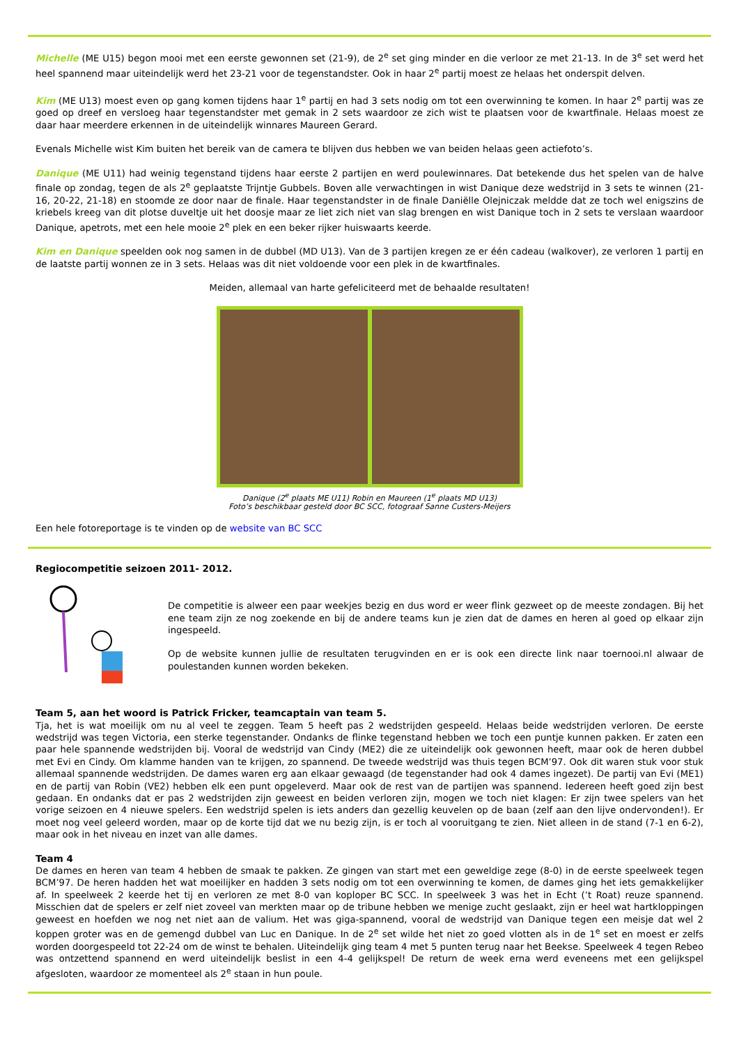Michelle (ME U15) begon mooi met een eerste gewonnen set (21-9), de 2<sup>e</sup> set ging minder en die verloor ze met 21-13. In de 3<sup>e</sup> set werd het heel spannend maar uiteindelijk werd het 23-21 voor de tegenstandster. Ook in haar 2<sup>e</sup> partij moest ze helaas het onderspit delven.
Kim (ME U13) moest even op gang komen tijdens haar 1<sup>e</sup> partij en had 3 sets nodig om tot een overwinning te komen. In haar 2<sup>e</sup> partij was ze goed op dreef en versloeg haar tegenstandster met gemak in 2 sets waardoor ze zich wist te plaatsen voor de kwartfinale. Helaas moest ze daar haar meerdere erkennen in de uiteindelijk winnares Maureen Gerard.
Evenals Michelle wist Kim buiten het bereik van de camera te blijven dus hebben we van beiden helaas geen actiefoto’s.
Danique (ME U11) had weinig tegenstand tijdens haar eerste 2 partijen en werd poulewinnares. Dat betekende dus het spelen van de halve finale op zondag, tegen de als 2<sup>e</sup> geplaatste Trijntje Gubbels. Boven alle verwachtingen in wist Danique deze wedstrijd in 3 sets te winnen (21-16, 20-22, 21-18) en stoomde ze door naar de finale. Haar tegenstandster in de finale Daniëlle Olejniczak meldde dat ze toch wel enigszins de kriebels kreeg van dit plotse duveltje uit het doosje maar ze liet zich niet van slag brengen en wist Danique toch in 2 sets te verslaan waardoor Danique, apetrots, met een hele mooie 2<sup>e</sup> plek en een beker rijker huiswaarts keerde.
Kim en Danique speelden ook nog samen in de dubbel (MD U13). Van de 3 partijen kregen ze er één cadeau (walkover), ze verloren 1 partij en de laatste partij wonnen ze in 3 sets. Helaas was dit niet voldoende voor een plek in de kwartfinales.
Meiden, allemaal van harte gefeliciteerd met de behaalde resultaten!
Danique (2<sup>e</sup> plaats ME U11) Robin en Maureen (1<sup>e</sup> plaats MD U13)
Foto’s beschikbaar gesteld door BC SCC, fotograaf Sanne Custers-Meijers
Een hele fotoreportage is te vinden op de website van BC SCC
Regiocompetitie seizoen 2011- 2012.
De competitie is alweer een paar weekjes bezig en dus word er weer flink gezweet op de meeste zondagen. Bij het ene team zijn ze nog zoekende en bij de andere teams kun je zien dat de dames en heren al goed op elkaar zijn ingespeeld.
Op de website kunnen jullie de resultaten terugvinden en er is ook een directe link naar toernooi.nl alwaar de poulestanden kunnen worden bekeken.
Team 5, aan het woord is Patrick Fricker, teamcaptain van team 5.
Tja, het is wat moeilijk om nu al veel te zeggen. Team 5 heeft pas 2 wedstrijden gespeeld. Helaas beide wedstrijden verloren. De eerste wedstrijd was tegen Victoria, een sterke tegenstander. Ondanks de flinke tegenstand hebben we toch een puntje kunnen pakken. Er zaten een paar hele spannende wedstrijden bij. Vooral de wedstrijd van Cindy (ME2) die ze uiteindelijk ook gewonnen heeft, maar ook de heren dubbel met Evi en Cindy. Om klamme handen van te krijgen, zo spannend. De tweede wedstrijd was thuis tegen BCM’97. Ook dit waren stuk voor stuk allemaal spannende wedstrijden. De dames waren erg aan elkaar gewaagd (de tegenstander had ook 4 dames ingezet). De partij van Evi (ME1) en de partij van Robin (VE2) hebben elk een punt opgeleverd. Maar ook de rest van de partijen was spannend. Iedereen heeft goed zijn best gedaan. En ondanks dat er pas 2 wedstrijden zijn geweest en beiden verloren zijn, mogen we toch niet klagen: Er zijn twee spelers van het vorige seizoen en 4 nieuwe spelers. Een wedstrijd spelen is iets anders dan gezellig keuvelen op de baan (zelf aan den lijve ondervonden!). Er moet nog veel geleerd worden, maar op de korte tijd dat we nu bezig zijn, is er toch al vooruitgang te zien. Niet alleen in de stand (7-1 en 6-2), maar ook in het niveau en inzet van alle dames.
Team 4
De dames en heren van team 4 hebben de smaak te pakken. Ze gingen van start met een geweldige zege (8-0) in de eerste speelweek tegen BCM’97. De heren hadden het wat moeilijker en hadden 3 sets nodig om tot een overwinning te komen, de dames ging het iets gemakkelijker af. In speelweek 2 keerde het tij en verloren ze met 8-0 van koploper BC SCC. In speelweek 3 was het in Echt (’t Roat) reuze spannend. Misschien dat de spelers er zelf niet zoveel van merkten maar op de tribune hebben we menige zucht geslaakt, zijn er heel wat hartkloppingen geweest en hoefden we nog net niet aan de valium. Het was giga-spannend, vooral de wedstrijd van Danique tegen een meisje dat wel 2 koppen groter was en de gemengd dubbel van Luc en Danique. In de 2<sup>e</sup> set wilde het niet zo goed vlotten als in de 1<sup>e</sup> set en moest er zelfs worden doorgespeeld tot 22-24 om de winst te behalen. Uiteindelijk ging team 4 met 5 punten terug naar het Beekse. Speelweek 4 tegen Rebeo was ontzettend spannend en werd uiteindelijk beslist in een 4-4 gelijkspel! De return de week erna werd eveneens met een gelijkspel afgesloten, waardoor ze momenteel als 2<sup>e</sup> staan in hun poule.